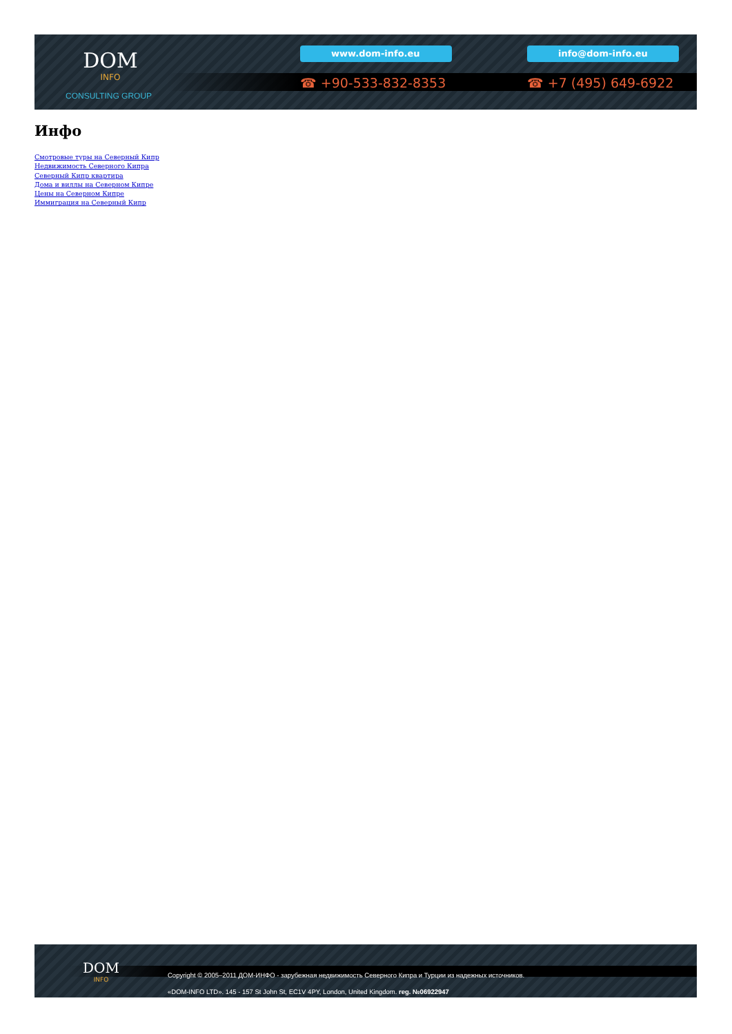DOM
INFO
CONSULTING GROUP
www.dom-info.eu info@dom-info.eu
☎ +90-533-832-8353 ☎ +7 (495) 649-6922
Инфо
Смотровые туры на Северный Кипр
Недвижимость Северного Кипра
Северный Кипр квартира
Дома и виллы на Северном Кипре
Цены на Северном Кипре
Иммиграция на Северный Кипр
DOM
INFO
Copyright © 2005–2011 ДОМ-ИНФО - зарубежная недвижимость Северного Кипра и Турции из надежных источников.
«DOM-INFO LTD». 145 - 157 St John St, EC1V 4PY, London, United Kingdom. reg. №06922947